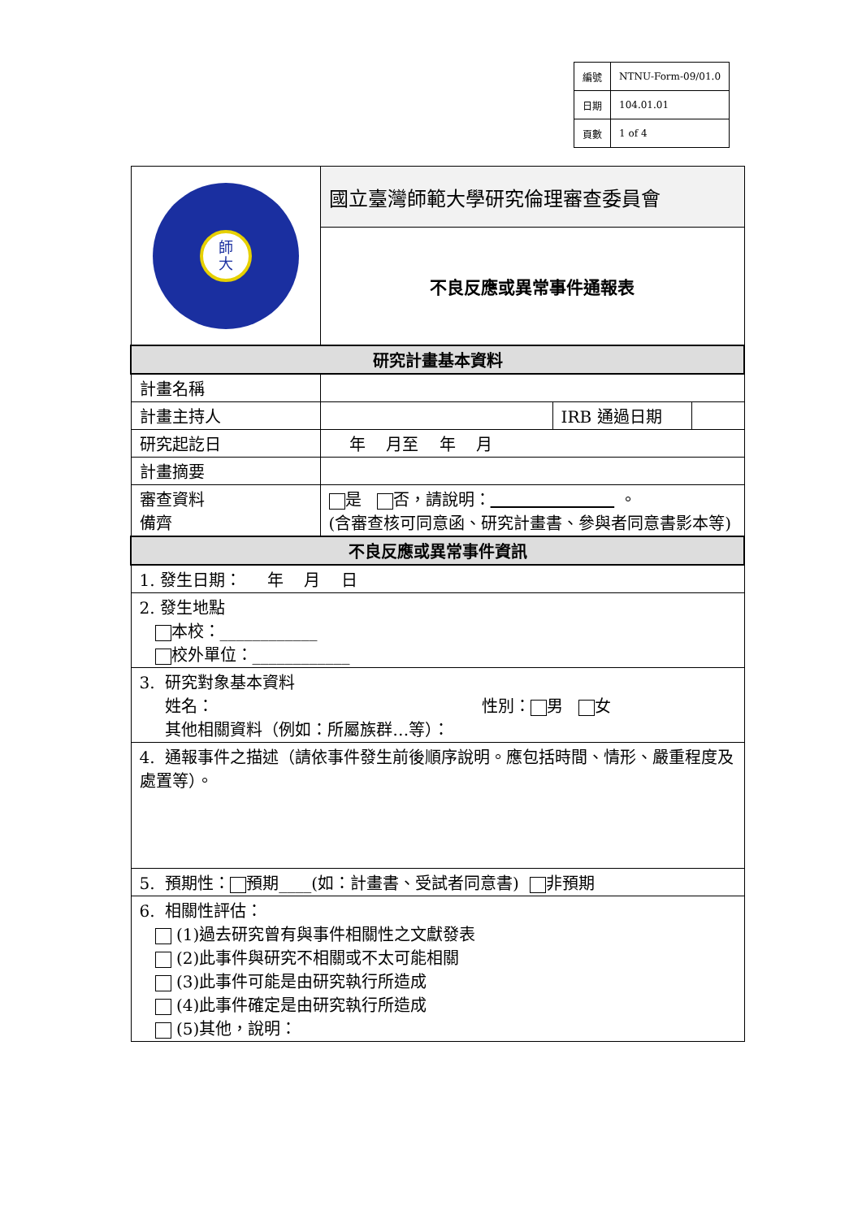| 編號 | NTNU-Form-09/01.0 |
| 日期 | 104.01.01 |
| 頁數 | 1 of 4 |
| 師 大 | 國立臺灣師範大學研究倫理審查委員會 |
| | 不良反應或異常事件通報表 |
| 研究計畫基本資料 | |
| 計畫名稱 | |
| 計畫主持人 | / / IRB 通過日期 / / |
| 研究起訖日 | 年 月至 年 月 |
| 計畫摘要 | |
| 審查資料 備齊 | 是 否，請說明： 。 (含審查核可同意函、研究計畫書、參與者同意書影本等) |
| 不良反應或異常事件資訊 | |
| 1. 發生日期： 年 月 日 | |
| 2. 發生地點 本校：____________ 校外單位：____________ | |
| 3. 研究對象基本資料 姓名： 性別： 男 女 其他相關資料（例如：所屬族群…等）： | |
| 4. 通報事件之描述（請依事件發生前後順序說明。應包括時間、情形、嚴重程度及處置等）。 | |
| 5. 預期性： 預期____(如：計畫書、受試者同意書) 非預期 | |
| 6. 相關性評估： (1)過去研究曾有與事件相關性之文獻發表 (2)此事件與研究不相關或不太可能相關 (3)此事件可能是由研究執行所造成 (4)此事件確定是由研究執行所造成 (5)其他，說明： | |